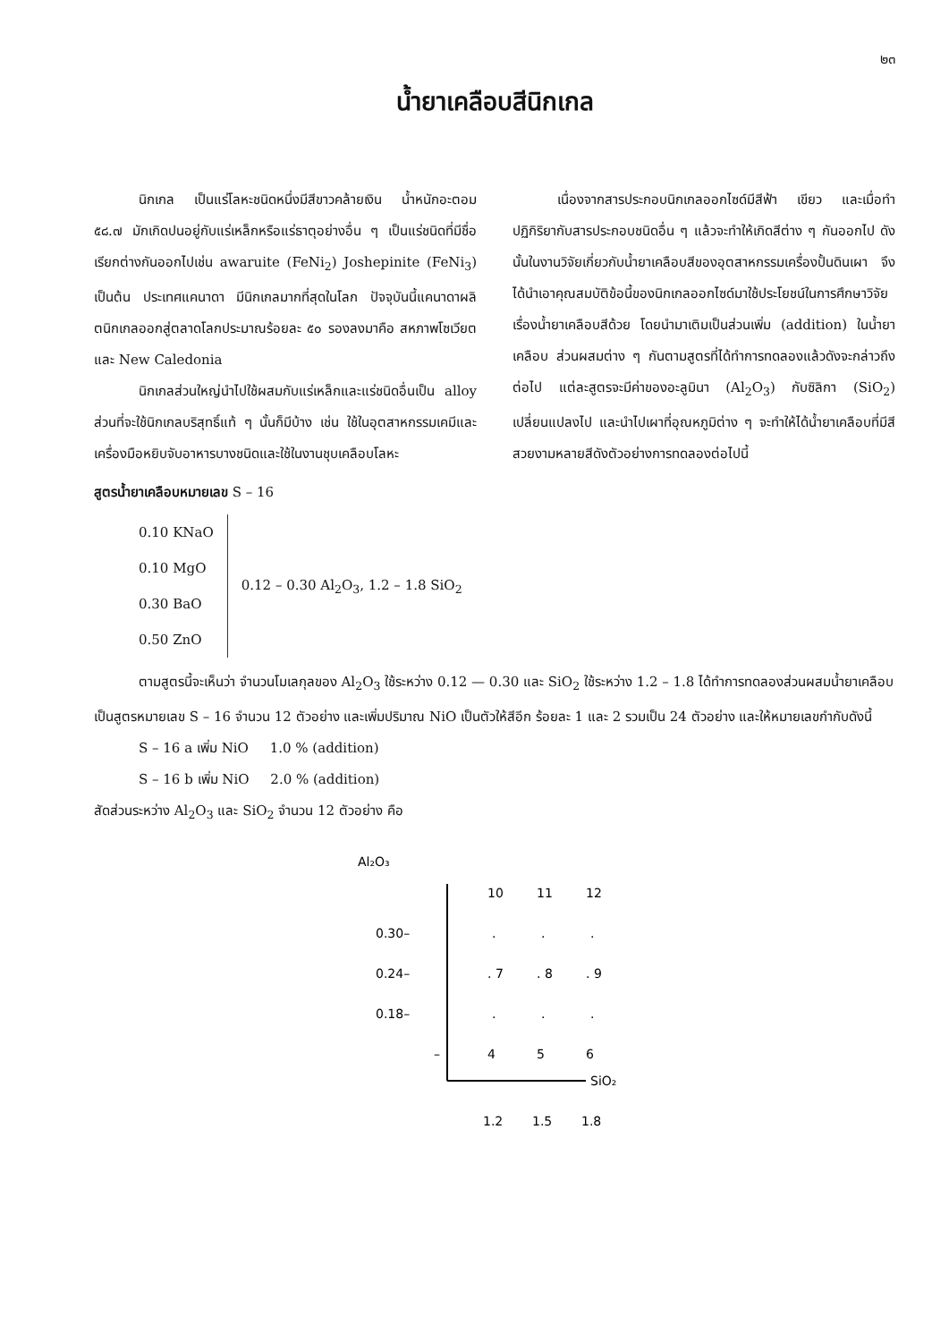๒๓
น้ำยาเคลือบสีนิกเกล
นิกเกล เป็นแร่โลหะชนิดหนึ่งมีสีขาวคล้ายเงิน น้ำหนักอะตอม ๕๘.๗ มักเกิดปนอยู่กับแร่เหล็กหรือแร่ธาตุอย่างอื่น ๆ เป็นแร่ชนิดที่มีชื่อเรียกต่างกันออกไปเช่น awaruite (FeNi<sub>2</sub>) Joshepinite (FeNi<sub>3</sub>) เป็นต้น ประเทศแคนาดา มีนิกเกลมากที่สุดในโลก ปัจจุบันนี้แคนาดาผลิตนิกเกลออกสู่ตลาดโลกประมาณร้อยละ ๕๐ รองลงมาคือ สหภาพโซเวียตและ New Caledonia
นิกเกลส่วนใหญ่นำไปใช้ผสมกับแร่เหล็กและแร่ชนิดอื่นเป็น alloy ส่วนที่จะใช้นิกเกลบริสุทธิ์แท้ ๆ นั้นก็มีบ้าง เช่น ใช้ในอุตสาหกรรมเคมีและเครื่องมือหยิบจับอาหารบางชนิดและใช้ในงานชุบเคลือบโลหะ
เนื่องจากสารประกอบนิกเกลออกไซด์มีสีฟ้า เขียว และเมื่อทำปฏิกิริยากับสารประกอบชนิดอื่น ๆ แล้วจะทำให้เกิดสีต่าง ๆ กันออกไป ดังนั้นในงานวิจัยเกี่ยวกับน้ำยาเคลือบสีของอุตสาหกรรมเครื่องปั้นดินเผา จึงได้นำเอาคุณสมบัติข้อนี้ของนิกเกลออกไซด์มาใช้ประโยชน์ในการศึกษาวิจัยเรื่องน้ำยาเคลือบสีด้วย โดยนำมาเติมเป็นส่วนเพิ่ม (addition) ในน้ำยาเคลือบ ส่วนผสมต่าง ๆ กันตามสูตรที่ได้ทำการทดลองแล้วดังจะกล่าวถึงต่อไป แต่ละสูตรจะมีค่าของอะลูมินา (Al<sub>2</sub>O<sub>3</sub>) กับซิลิกา (SiO<sub>2</sub>) เปลี่ยนแปลงไป และนำไปเผาที่อุณหภูมิต่าง ๆ จะทำให้ได้น้ำยาเคลือบที่มีสีสวยงามหลายสีดังตัวอย่างการทดลองต่อไปนี้
สูตรน้ำยาเคลือบหมายเลข S – 16
0.10 KNaO
0.10 MgO
0.30 BaO
0.50 ZnO
0.12 – 0.30 Al<sub>2</sub>O<sub>3</sub>, 1.2 – 1.8 SiO<sub>2</sub>
ตามสูตรนี้จะเห็นว่า จำนวนโมเลกุลของ Al<sub>2</sub>O<sub>3</sub> ใช้ระหว่าง 0.12 — 0.30 และ SiO<sub>2</sub> ใช้ระหว่าง 1.2 – 1.8 ได้ทำการทดลองส่วนผสมน้ำยาเคลือบเป็นสูตรหมายเลข S – 16 จำนวน 12 ตัวอย่าง และเพิ่มปริมาณ NiO เป็นตัวให้สีอีก ร้อยละ 1 และ 2 รวมเป็น 24 ตัวอย่าง และให้หมายเลขกำกับดังนี้
S – 16 a เพิ่ม NiO 1.0 % (addition)
S – 16 b เพิ่ม NiO 2.0 % (addition)
สัดส่วนระหว่าง Al<sub>2</sub>O<sub>3</sub> และ SiO<sub>2</sub> จำนวน 12 ตัวอย่าง คือ
Al₂O₃
SiO₂
10
11
12
0.30–
0.24–
0.18–
–
.
.
.
. 7
. 8
. 9
.
.
.
4
5
6
1.2
1.5
1.8